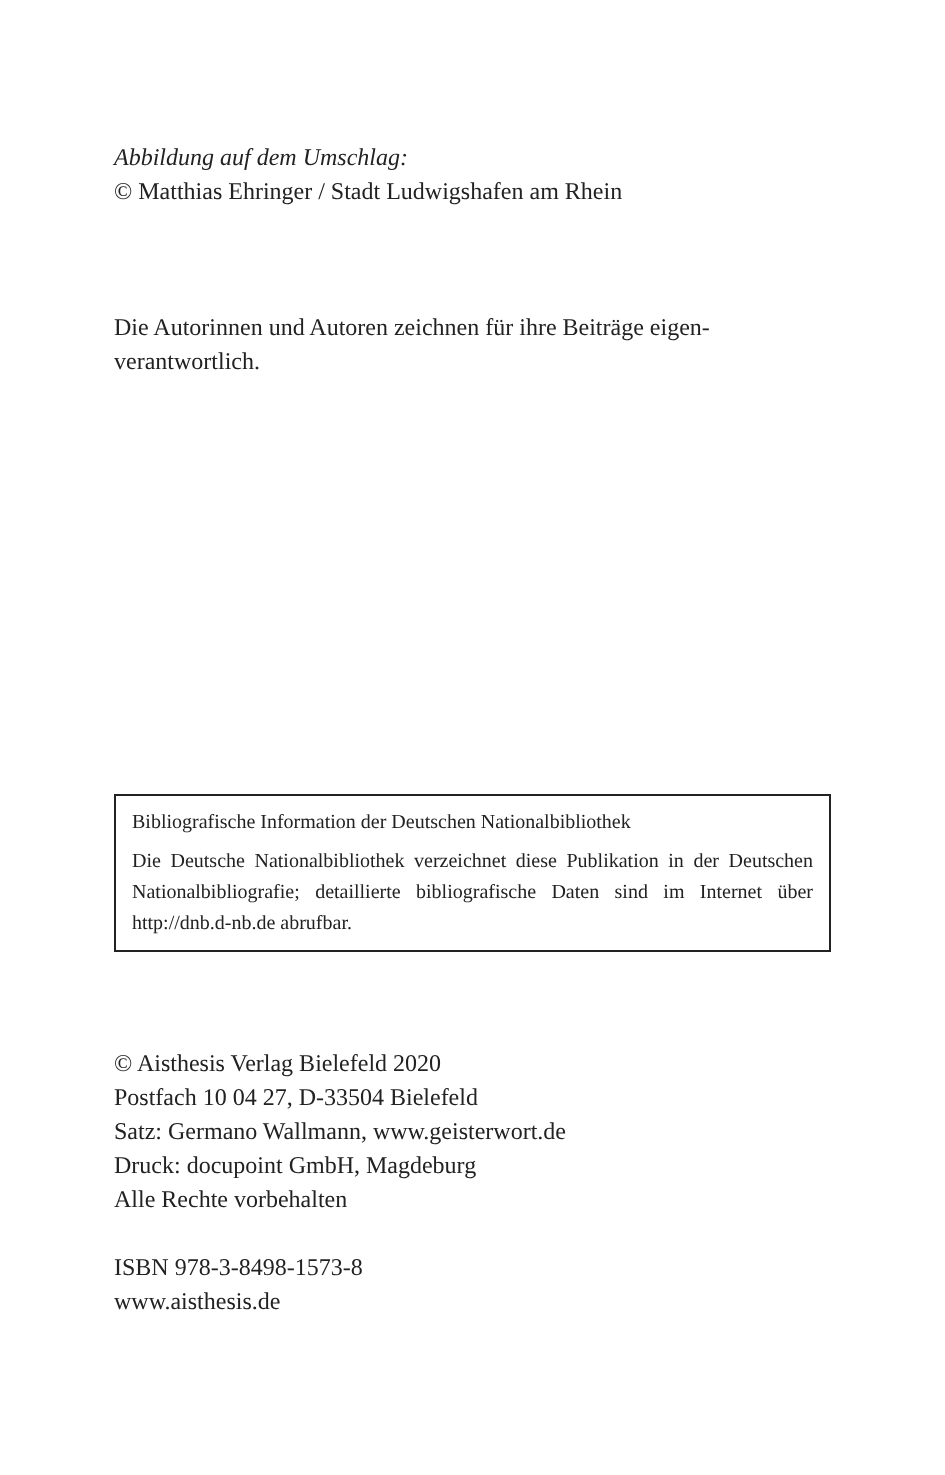Abbildung auf dem Umschlag:
© Matthias Ehringer / Stadt Ludwigshafen am Rhein
Die Autorinnen und Autoren zeichnen für ihre Beiträge eigen-
verantwortlich.
Bibliografische Information der Deutschen Nationalbibliothek
Die Deutsche Nationalbibliothek verzeichnet diese Publikation in der Deutschen Nationalbibliografie; detaillierte bibliografische Daten sind im Internet über http://dnb.d-nb.de abrufbar.
© Aisthesis Verlag Bielefeld 2020
Postfach 10 04 27, D-33504 Bielefeld
Satz: Germano Wallmann, www.geisterwort.de
Druck: docupoint GmbH, Magdeburg
Alle Rechte vorbehalten
ISBN 978-3-8498-1573-8
www.aisthesis.de